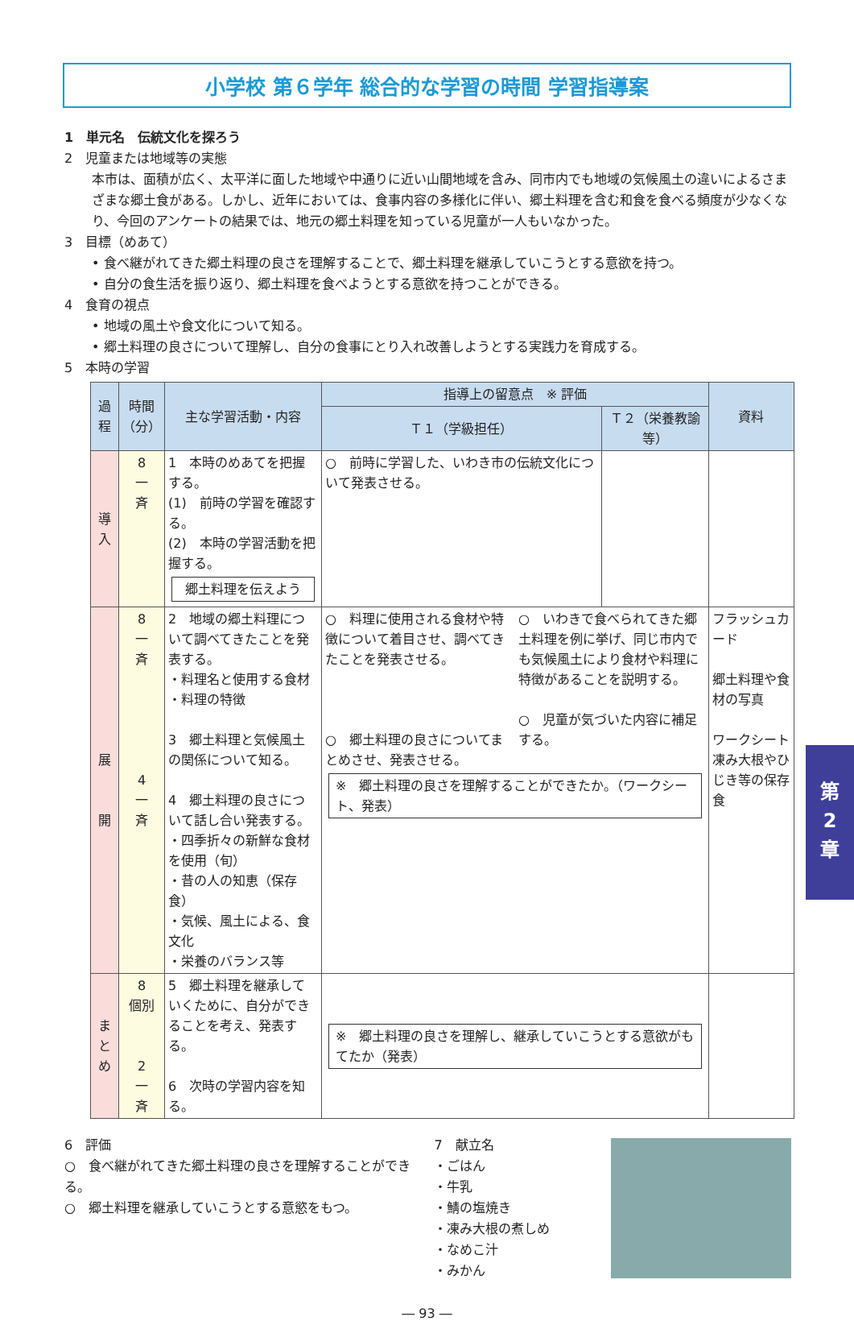小学校 第６学年 総合的な学習の時間 学習指導案
1　単元名　伝統文化を探ろう
2　児童または地域等の実態
本市は、面積が広く、太平洋に面した地域や中通りに近い山間地域を含み、同市内でも地域の気候風土の違いによるさまざまな郷土食がある。しかし、近年においては、食事内容の多様化に伴い、郷土料理を含む和食を食べる頻度が少なくなり、今回のアンケートの結果では、地元の郷土料理を知っている児童が一人もいなかった。
3　目標（めあて）
• 食べ継がれてきた郷土料理の良さを理解することで、郷土料理を継承していこうとする意欲を持つ。
• 自分の食生活を振り返り、郷土料理を食べようとする意欲を持つことができる。
4　食育の視点
• 地域の風土や食文化について知る。
• 郷土料理の良さについて理解し、自分の食事にとり入れ改善しようとする実践力を育成する。
5　本時の学習
| 過程 | 時間（分） | 主な学習活動・内容 | 指導上の留意点 ※ 評価 | | 資料 |
| --- | --- | --- | --- | --- | --- |
| | | | Ｔ１（学級担任） | Ｔ２（栄養教諭等） | |
| 導 入 | 8 一 斉 | 1 本時のめあてを把握する。 (1) 前時の学習を確認する。 (2) 本時の学習活動を把握する。 郷土料理を伝えよう | ○ 前時に学習した、いわき市の伝統文化について発表させる。 | | |
| 展 開 | 8 一 斉 4 一 斉 | 2 地域の郷土料理について調べてきたことを発表する。 ・料理名と使用する食材 ・料理の特徴 3 郷土料理と気候風土の関係について知る。 4 郷土料理の良さについて話し合い発表する。 ・四季折々の新鮮な食材を使用（旬） ・昔の人の知恵（保存食） ・気候、風土による、食文化 ・栄養のバランス等 | ○ 料理に使用される食材や特徴について着目させ、調べてきたことを発表させる。 ○ 郷土料理の良さについてまとめさせ、発表させる。 ○ いわきで食べられてきた郷土料理を例に挙げ、同じ市内でも気候風土により食材や料理に特徴があることを説明する。 ○ 児童が気づいた内容に補足する。 ※ 郷土料理の良さを理解することができたか。（ワークシート、発表） | | フラッシュカード 郷土料理や食材の写真 ワークシート凍み大根やひじき等の保存食 |
| ま と め | 8 個別 2 一 斉 | 5 郷土料理を継承していくために、自分ができることを考え、発表する。 6 次時の学習内容を知る。 | ※ 郷土料理の良さを理解し、継承していこうとする意欲がもてたか（発表） | | |
6　評価
○　食べ継がれてきた郷土料理の良さを理解することができる。
○　郷土料理を継承していこうとする意慾をもつ。
7　献立名
・ごはん
・牛乳
・鯖の塩焼き
・凍み大根の煮しめ
・なめこ汁
・みかん
― 93 ―
第
2
章